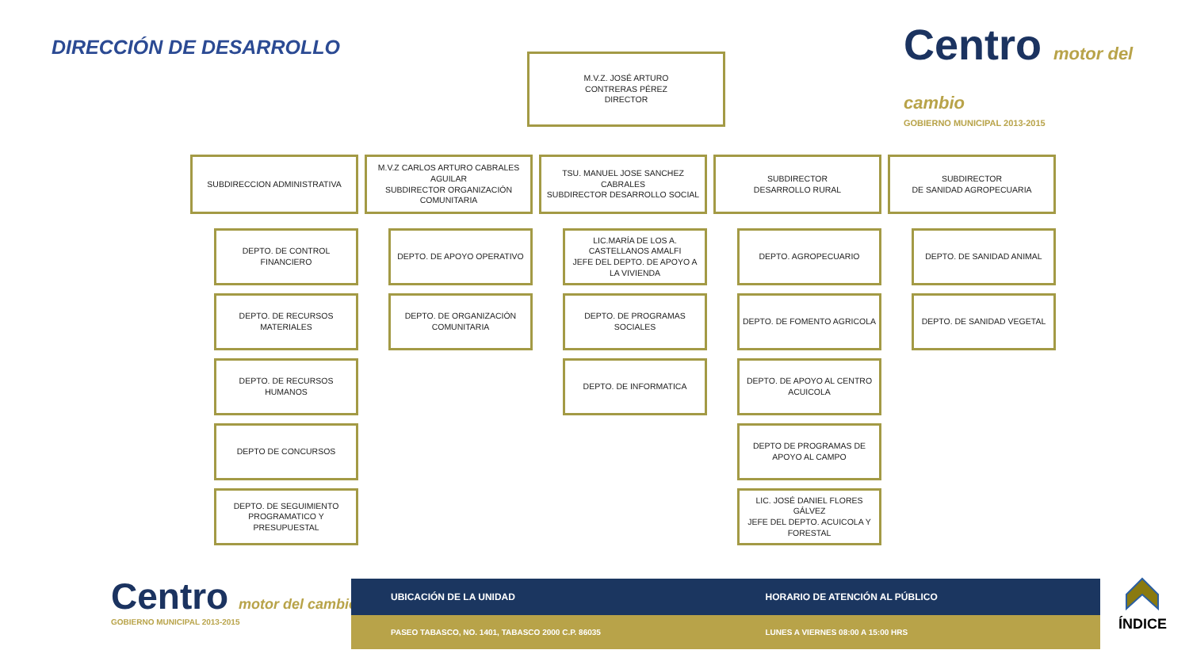DIRECCIÓN DE DESARROLLO
Centro motor del cambio
GOBIERNO MUNICIPAL 2013-2015
M.V.Z. JOSÉ ARTURO
CONTRERAS PÉREZ
DIRECTOR
SUBDIRECCION ADMINISTRATIVA
DEPTO. DE CONTROL FINANCIERO
DEPTO. DE RECURSOS MATERIALES
DEPTO. DE RECURSOS HUMANOS
DEPTO DE CONCURSOS
DEPTO. DE SEGUIMIENTO PROGRAMATICO Y PRESUPUESTAL
M.V.Z CARLOS ARTURO CABRALES AGUILAR
SUBDIRECTOR ORGANIZACIÓN COMUNITARIA
DEPTO. DE APOYO OPERATIVO
DEPTO. DE ORGANIZACIÓN COMUNITARIA
TSU. MANUEL JOSE SANCHEZ CABRALES
SUBDIRECTOR DESARROLLO SOCIAL
LIC.MARÍA DE LOS A. CASTELLANOS AMALFI
JEFE DEL DEPTO. DE APOYO A LA VIVIENDA
DEPTO. DE PROGRAMAS SOCIALES
DEPTO. DE INFORMATICA
SUBDIRECTOR
DESARROLLO RURAL
DEPTO. AGROPECUARIO
DEPTO. DE FOMENTO AGRICOLA
DEPTO. DE APOYO AL CENTRO ACUICOLA
DEPTO DE PROGRAMAS DE APOYO AL CAMPO
LIC. JOSÉ DANIEL FLORES GÁLVEZ
JEFE DEL DEPTO. ACUICOLA Y FORESTAL
SUBDIRECTOR
DE SANIDAD AGROPECUARIA
DEPTO. DE SANIDAD ANIMAL
DEPTO. DE SANIDAD VEGETAL
Centro motor del cambio
GOBIERNO MUNICIPAL 2013-2015
UBICACIÓN DE LA UNIDAD HORARIO DE ATENCIÓN AL PÚBLICO
PASEO TABASCO, NO. 1401, TABASCO 2000 C.P. 86035 LUNES A VIERNES 08:00 A 15:00 HRS
ÍNDICE